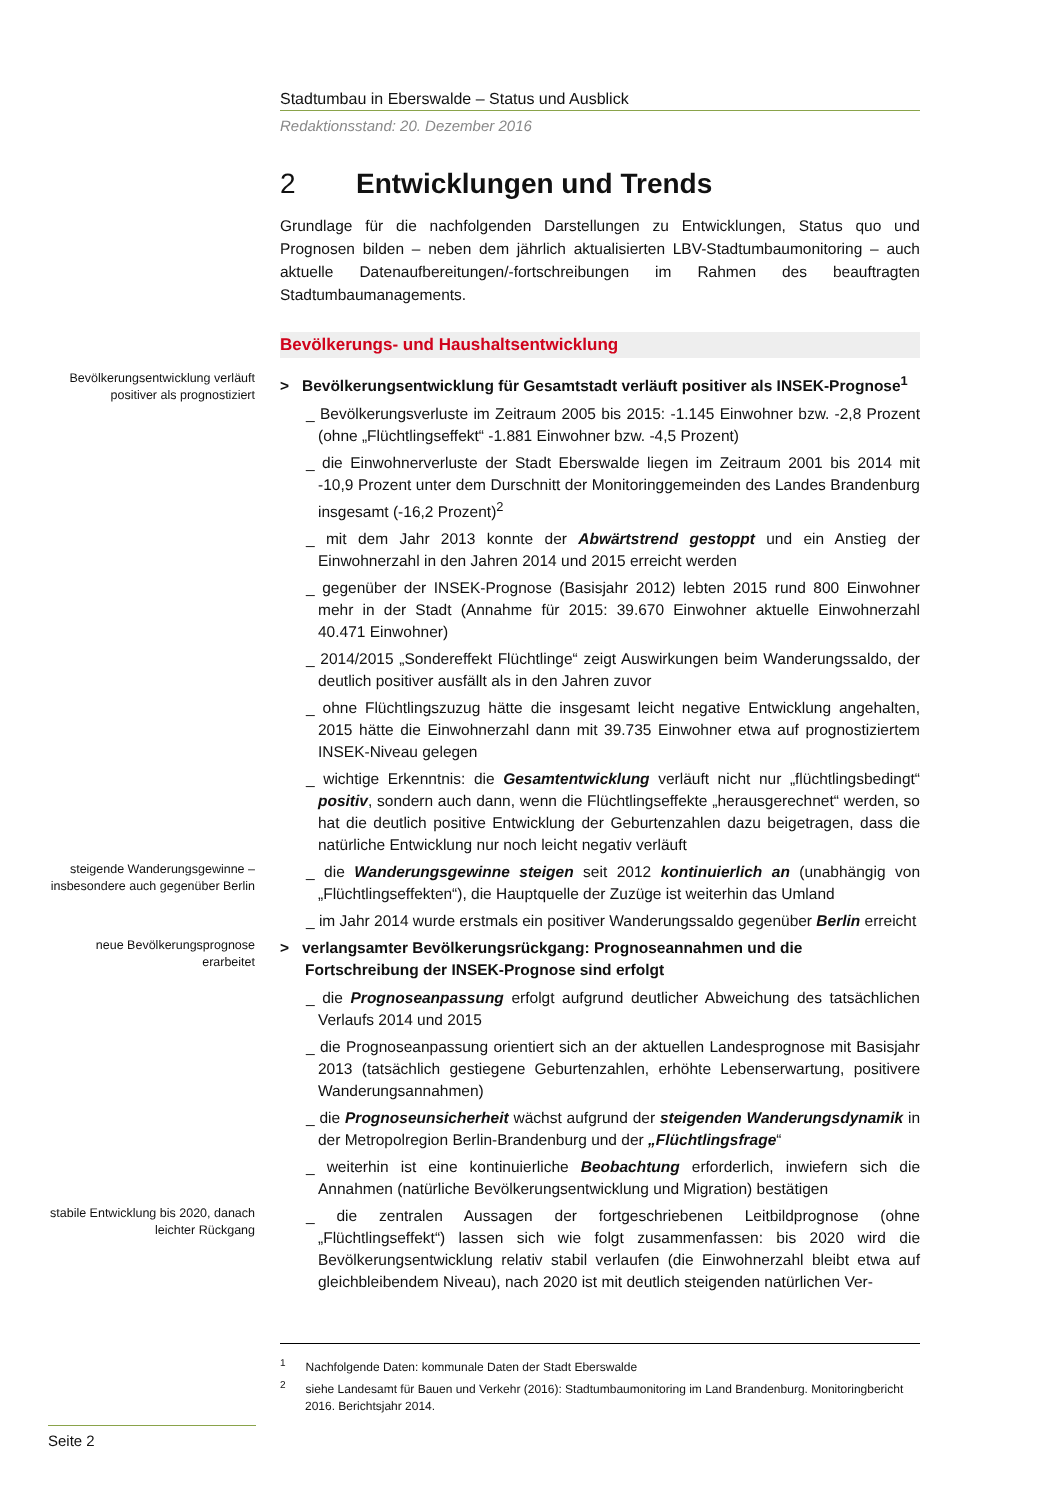Stadtumbau in Eberswalde – Status und Ausblick
Redaktionsstand: 20. Dezember 2016
2 Entwicklungen und Trends
Grundlage für die nachfolgenden Darstellungen zu Entwicklungen, Status quo und Prognosen bilden – neben dem jährlich aktualisierten LBV-Stadtumbaumonitoring – auch aktuelle Datenaufbereitungen/-fortschreibungen im Rahmen des beauftragten Stadtumbaumanagements.
Bevölkerungs- und Haushaltsentwicklung
Bevölkerungsentwicklung verläuft positiver als prognostiziert
> Bevölkerungsentwicklung für Gesamtstadt verläuft positiver als INSEK-Prognose<sup>1</sup>
_ Bevölkerungsverluste im Zeitraum 2005 bis 2015: -1.145 Einwohner bzw. -2,8 Prozent (ohne „Flüchtlingseffekt“ -1.881 Einwohner bzw. -4,5 Prozent)
_ die Einwohnerverluste der Stadt Eberswalde liegen im Zeitraum 2001 bis 2014 mit -10,9 Prozent unter dem Durschnitt der Monitoringgemeinden des Landes Brandenburg insgesamt (-16,2 Prozent)<sup>2</sup>
_ mit dem Jahr 2013 konnte der Abwärtstrend gestoppt und ein Anstieg der Einwohnerzahl in den Jahren 2014 und 2015 erreicht werden
_ gegenüber der INSEK-Prognose (Basisjahr 2012) lebten 2015 rund 800 Einwohner mehr in der Stadt (Annahme für 2015: 39.670 Einwohner aktuelle Einwohnerzahl 40.471 Einwohner)
_ 2014/2015 „Sondereffekt Flüchtlinge“ zeigt Auswirkungen beim Wanderungssaldo, der deutlich positiver ausfällt als in den Jahren zuvor
_ ohne Flüchtlingszuzug hätte die insgesamt leicht negative Entwicklung angehalten, 2015 hätte die Einwohnerzahl dann mit 39.735 Einwohner etwa auf prognostiziertem INSEK-Niveau gelegen
_ wichtige Erkenntnis: die Gesamtentwicklung verläuft nicht nur „flüchtlingsbedingt“ positiv, sondern auch dann, wenn die Flüchtlingseffekte „herausgerechnet“ werden, so hat die deutlich positive Entwicklung der Geburtenzahlen dazu beigetragen, dass die natürliche Entwicklung nur noch leicht negativ verläuft
steigende Wanderungsgewinne – insbesondere auch gegenüber Berlin
_ die Wanderungsgewinne steigen seit 2012 kontinuierlich an (unabhängig von „Flüchtlingseffekten“), die Hauptquelle der Zuzüge ist weiterhin das Umland
_ im Jahr 2014 wurde erstmals ein positiver Wanderungssaldo gegenüber Berlin erreicht
neue Bevölkerungsprognose erarbeitet
> verlangsamter Bevölkerungsrückgang: Prognoseannahmen und die Fortschreibung der INSEK-Prognose sind erfolgt
_ die Prognoseanpassung erfolgt aufgrund deutlicher Abweichung des tatsächlichen Verlaufs 2014 und 2015
_ die Prognoseanpassung orientiert sich an der aktuellen Landesprognose mit Basisjahr 2013 (tatsächlich gestiegene Geburtenzahlen, erhöhte Lebenserwartung, positivere Wanderungsannahmen)
_ die Prognoseunsicherheit wächst aufgrund der steigenden Wanderungsdynamik in der Metropolregion Berlin-Brandenburg und der „Flüchtlingsfrage“
_ weiterhin ist eine kontinuierliche Beobachtung erforderlich, inwiefern sich die Annahmen (natürliche Bevölkerungsentwicklung und Migration) bestätigen
stabile Entwicklung bis 2020, danach leichter Rückgang
_ die zentralen Aussagen der fortgeschriebenen Leitbildprognose (ohne „Flüchtlingseffekt“) lassen sich wie folgt zusammenfassen: bis 2020 wird die Bevölkerungsentwicklung relativ stabil verlaufen (die Einwohnerzahl bleibt etwa auf gleichbleibendem Niveau), nach 2020 ist mit deutlich steigenden natürlichen Ver-
<sup>1</sup> Nachfolgende Daten: kommunale Daten der Stadt Eberswalde
<sup>2</sup> siehe Landesamt für Bauen und Verkehr (2016): Stadtumbaumonitoring im Land Brandenburg. Monitoringbericht 2016. Berichtsjahr 2014.
Seite 2